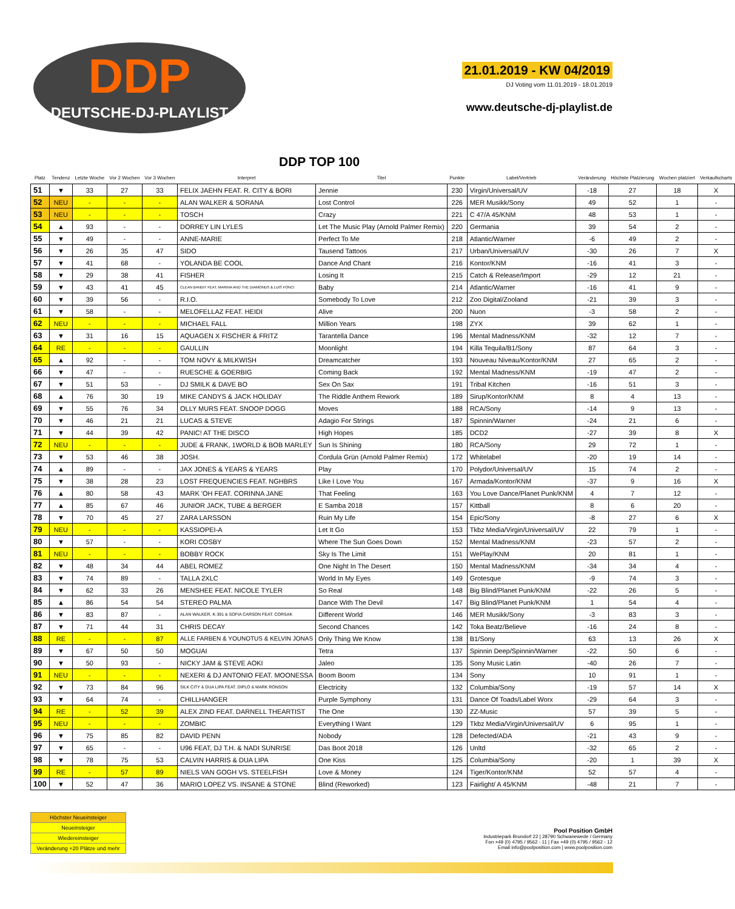DDP
DEUTSCHE-DJ-PLAYLIST
21.01.2019 - KW 04/2019
DJ Voting vom 11.01.2019 - 18.01.2019
www.deutsche-dj-playlist.de
DDP TOP 100
| Platz | Tendenz | Letzte Woche | Vor 2 Wochen | Vor 3 Wochen | Interpret | Titel | Punkte | Label/Vertrieb | Veränderung | Höchste Platzierung | Wochen platziert | Verkaufscharts |
| --- | --- | --- | --- | --- | --- | --- | --- | --- | --- | --- | --- | --- |
| 51 | ▼ | 33 | 27 | 33 | FELIX JAEHN FEAT. R. CITY & BORI | Jennie | 230 | Virgin/Universal/UV | -18 | 27 | 18 | X |
| 52 | NEU | - | - | - | ALAN WALKER & SORANA | Lost Control | 226 | MER Musikk/Sony | 49 | 52 | 1 | - |
| 53 | NEU | - | - | - | TOSCH | Crazy | 221 | C 47/A 45/KNM | 48 | 53 | 1 | - |
| 54 | ▲ | 93 | - | - | DORREY LIN LYLES | Let The Music Play (Arnold Palmer Remix) | 220 | Germania | 39 | 54 | 2 | - |
| 55 | ▼ | 49 | - | - | ANNE-MARIE | Perfect To Me | 218 | Atlantic/Warner | -6 | 49 | 2 | - |
| 56 | ▼ | 26 | 35 | 47 | SIDO | Tausend Tattoos | 217 | Urban/Universal/UV | -30 | 26 | 7 | X |
| 57 | ▼ | 41 | 68 | - | YOLANDA BE COOL | Dance And Chant | 216 | Kontor/KNM | -16 | 41 | 3 | - |
| 58 | ▼ | 29 | 38 | 41 | FISHER | Losing It | 215 | Catch & Release/Import | -29 | 12 | 21 | - |
| 59 | ▼ | 43 | 41 | 45 | CLEAN BANDIT FEAT. MARINA AND THE DIAMONDS & LUIS FONCI | Baby | 214 | Atlantic/Warner | -16 | 41 | 9 | - |
| 60 | ▼ | 39 | 56 | - | R.I.O. | Somebody To Love | 212 | Zoo Digital/Zooland | -21 | 39 | 3 | - |
| 61 | ▼ | 58 | - | - | MELOFELLAZ FEAT. HEIDI | Alive | 200 | Nuon | -3 | 58 | 2 | - |
| 62 | NEU | - | - | - | MICHAEL FALL | Million Years | 198 | ZYX | 39 | 62 | 1 | - |
| 63 | ▼ | 31 | 16 | 15 | AQUAGEN X FISCHER & FRITZ | Tarantella Dance | 196 | Mental Madness/KNM | -32 | 12 | 7 | - |
| 64 | RE | - | - | - | GAULLIN | Moonlight | 194 | Killa Tequila/B1/Sony | 87 | 64 | 3 | - |
| 65 | ▲ | 92 | - | - | TOM NOVY & MILKWISH | Dreamcatcher | 193 | Nouveau Niveau/Kontor/KNM | 27 | 65 | 2 | - |
| 66 | ▼ | 47 | - | - | RUESCHE & GOERBIG | Coming Back | 192 | Mental Madness/KNM | -19 | 47 | 2 | - |
| 67 | ▼ | 51 | 53 | - | DJ SMILK & DAVE BO | Sex On Sax | 191 | Tribal Kitchen | -16 | 51 | 3 | - |
| 68 | ▲ | 76 | 30 | 19 | MIKE CANDYS & JACK HOLIDAY | The Riddle Anthem Rework | 189 | Sirup/Kontor/KNM | 8 | 4 | 13 | - |
| 69 | ▼ | 55 | 76 | 34 | OLLY MURS FEAT. SNOOP DOGG | Moves | 188 | RCA/Sony | -14 | 9 | 13 | - |
| 70 | ▼ | 46 | 21 | 21 | LUCAS & STEVE | Adagio For Strings | 187 | Spinnin/Warner | -24 | 21 | 6 | - |
| 71 | ▼ | 44 | 39 | 42 | PANIC! AT THE DISCO | High Hopes | 185 | DCD2 | -27 | 39 | 8 | X |
| 72 | NEU | - | - | - | JUDE & FRANK, 1WORLD & BOB MARLEY | Sun Is Shining | 180 | RCA/Sony | 29 | 72 | 1 | - |
| 73 | ▼ | 53 | 46 | 38 | JOSH. | Cordula Grün (Arnold Palmer Remix) | 172 | Whitelabel | -20 | 19 | 14 | - |
| 74 | ▲ | 89 | - | - | JAX JONES & YEARS & YEARS | Play | 170 | Polydor/Universal/UV | 15 | 74 | 2 | - |
| 75 | ▼ | 38 | 28 | 23 | LOST FREQUENCIES FEAT. NGHBRS | Like I Love You | 167 | Armada/Kontor/KNM | -37 | 9 | 16 | X |
| 76 | ▲ | 80 | 58 | 43 | MARK 'OH FEAT. CORINNA JANE | That Feeling | 163 | You Love Dance/Planet Punk/KNM | 4 | 7 | 12 | - |
| 77 | ▲ | 85 | 67 | 46 | JUNIOR JACK, TUBE & BERGER | E Samba 2018 | 157 | Kittball | 8 | 6 | 20 | - |
| 78 | ▼ | 70 | 45 | 27 | ZARA LARSSON | Ruin My Life | 154 | Epic/Sony | -8 | 27 | 6 | X |
| 79 | NEU | - | - | - | KASSIOPEI-A | Let It Go | 153 | Tkbz Media/Virgin/Universal/UV | 22 | 79 | 1 | - |
| 80 | ▼ | 57 | - | - | KORI COSBY | Where The Sun Goes Down | 152 | Mental Madness/KNM | -23 | 57 | 2 | - |
| 81 | NEU | - | - | - | BOBBY ROCK | Sky Is The Limit | 151 | WePlay/KNM | 20 | 81 | 1 | - |
| 82 | ▼ | 48 | 34 | 44 | ABEL ROMEZ | One Night In The Desert | 150 | Mental Madness/KNM | -34 | 34 | 4 | - |
| 83 | ▼ | 74 | 89 | - | TALLA 2XLC | World In My Eyes | 149 | Grotesque | -9 | 74 | 3 | - |
| 84 | ▼ | 62 | 33 | 26 | MENSHEE FEAT. NICOLE TYLER | So Real | 148 | Big Blind/Planet Punk/KNM | -22 | 26 | 5 | - |
| 85 | ▲ | 86 | 54 | 54 | STEREO PALMA | Dance With The Devil | 147 | Big Blind/Planet Punk/KNM | 1 | 54 | 4 | - |
| 86 | ▼ | 83 | 87 | - | ALAN WALKER, K-391 & SOFIA CARSON FEAT. CORSAK | Different World | 146 | MER Musikk/Sony | -3 | 83 | 3 | - |
| 87 | ▼ | 71 | 44 | 31 | CHRIS DECAY | Second Chances | 142 | Toka Beatz/Believe | -16 | 24 | 8 | - |
| 88 | RE | - | - | 87 | ALLE FARBEN & YOUNOTUS & KELVIN JONAS | Only Thing We Know | 138 | B1/Sony | 63 | 13 | 26 | X |
| 89 | ▼ | 67 | 50 | 50 | MOGUAI | Tetra | 137 | Spinnin Deep/Spinnin/Warner | -22 | 50 | 6 | - |
| 90 | ▼ | 50 | 93 | - | NICKY JAM & STEVE AOKI | Jaleo | 135 | Sony Music Latin | -40 | 26 | 7 | - |
| 91 | NEU | - | - | - | NEXERI & DJ ANTONIO FEAT. MOONESSA | Boom Boom | 134 | Sony | 10 | 91 | 1 | - |
| 92 | ▼ | 73 | 84 | 96 | SILK CITY & DUA LIPA FEAT. DIPLO & MARK RONSON | Electricity | 132 | Columbia/Sony | -19 | 57 | 14 | X |
| 93 | ▼ | 64 | 74 | - | CHILLHANGER | Purple Symphony | 131 | Dance Of Toads/Label Worx | -29 | 64 | 3 | - |
| 94 | RE | - | 52 | 39 | ALEX ZIND FEAT. DARNELL THEARTIST | The One | 130 | ZZ-Music | 57 | 39 | 5 | - |
| 95 | NEU | - | - | - | ZOMBIC | Everything I Want | 129 | Tkbz Media/Virgin/Universal/UV | 6 | 95 | 1 | - |
| 96 | ▼ | 75 | 85 | 82 | DAVID PENN | Nobody | 128 | Defected/ADA | -21 | 43 | 9 | - |
| 97 | ▼ | 65 | - | - | U96 FEAT, DJ T.H. & NADI SUNRISE | Das Boot 2018 | 126 | Unltd | -32 | 65 | 2 | - |
| 98 | ▼ | 78 | 75 | 53 | CALVIN HARRIS & DUA LIPA | One Kiss | 125 | Columbia/Sony | -20 | 1 | 39 | X |
| 99 | RE | - | 57 | 89 | NIELS VAN GOGH VS. STEELFISH | Love & Money | 124 | Tiger/Kontor/KNM | 52 | 57 | 4 | - |
| 100 | ▼ | 52 | 47 | 36 | MARIO LOPEZ VS. INSANE & STONE | Blind (Reworked) | 123 | Fairlight/ A 45/KNM | -48 | 21 | 7 | - |
| Höchster Neueinsteiger |
| Neueinsteiger |
| Wiedereinsteiger |
| Veränderung +20 Plätze und mehr |
Pool Position GmbH
Industriepark Brundorf 22 | 28790 Schwanewede / Germany
Fon +49 (0) 4795 / 9562 - 11 | Fax +49 (0) 4795 / 9562 - 12
Email info@poolposition.com | www.poolposition.com